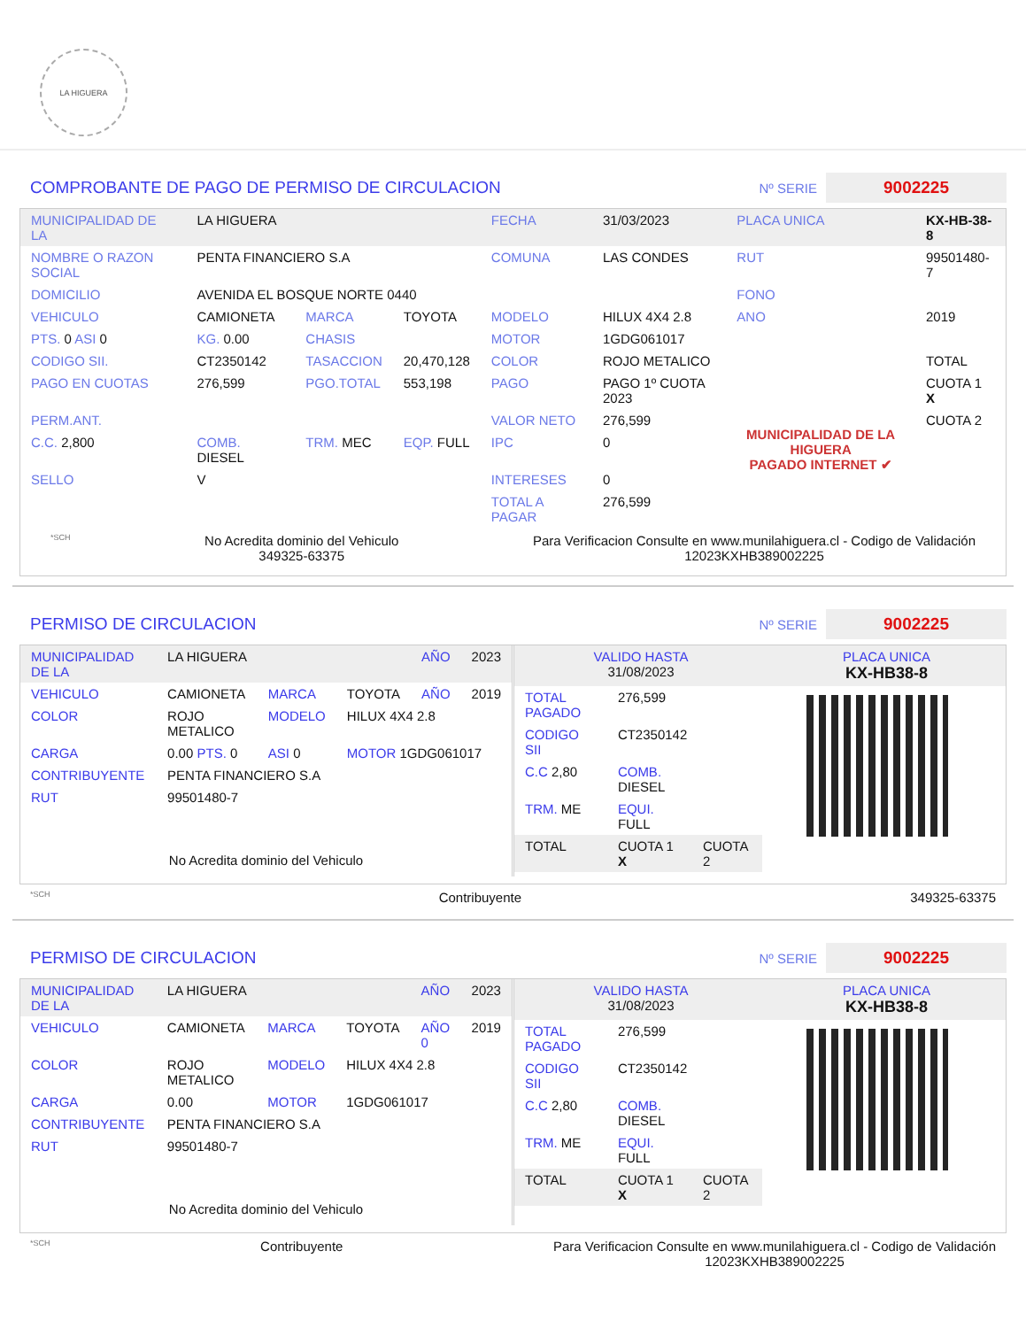LA HIGUERA
COMPROBANTE DE PAGO DE PERMISO DE CIRCULACION
Nº SERIE 9002225
| MUNICIPALIDAD DE LA | LA HIGUERA | | | FECHA | 31/03/2023 | PLACA UNICA | KX-HB-38-8 |
| NOMBRE O RAZON SOCIAL | PENTA FINANCIERO S.A | | | COMUNA | LAS CONDES | RUT | 99501480-7 |
| DOMICILIO | AVENIDA EL BOSQUE NORTE 0440 | | | | | FONO | |
| VEHICULO | CAMIONETA | MARCA | TOYOTA | MODELO | HILUX 4X4 2.8 | ANO | 2019 |
| PTS. 0 ASI 0 | KG. 0.00 | CHASIS | | MOTOR | 1GDG061017 | | |
| CODIGO SII. | CT2350142 | TASACCION | 20,470,128 | COLOR | ROJO METALICO | | TOTAL |
| PAGO EN CUOTAS | 276,599 | PGO.TOTAL | 553,198 | PAGO | PAGO 1º CUOTA 2023 | MUNICIPALIDAD DE LA HIGUERA PAGADO INTERNET ✔ | CUOTA 1 X |
| PERM.ANT. | | | | VALOR NETO | 276,599 | | CUOTA 2 |
| C.C. 2,800 | COMB. DIESEL | TRM. MEC | EQP. FULL | IPC | 0 | | |
| SELLO | V | | | INTERESES | 0 | | |
| | | | | TOTAL A PAGAR | 276,599 | | |
*SCH No Acredita dominio del Vehiculo
349325-63375 Para Verificacion Consulte en www.munilahiguera.cl - Codigo de Validación
12023KXHB389002225
PERMISO DE CIRCULACION
Nº SERIE 9002225
| MUNICIPALIDAD DE LA | LA HIGUERA | | | AÑO | 2023 |
| VEHICULO | CAMIONETA | MARCA | TOYOTA | AÑO | 2019 |
| COLOR | ROJO METALICO | MODELO | HILUX 4X4 2.8 | | |
| CARGA | 0.00 PTS. 0 | ASI 0 | MOTOR 1GDG061017 | | |
| CONTRIBUYENTE | PENTA FINANCIERO S.A | | | | |
| RUT | 99501480-7 | | | | |
No Acredita dominio del Vehiculo
| VALIDO HASTA 31/08/2023 | PLACA UNICA KX-HB38-8 |
| TOTAL PAGADO | 276,599 | |
| CODIGO SII | CT2350142 | |
| C.C 2,80 | COMB. DIESEL | |
| TRM. ME | EQUI. FULL | |
| TOTAL | CUOTA 1 X | CUOTA 2 |
*SCH Contribuyente 349325-63375
PERMISO DE CIRCULACION
Nº SERIE 9002225
| MUNICIPALIDAD DE LA | LA HIGUERA | | | AÑO | 2023 |
| VEHICULO | CAMIONETA | MARCA | TOYOTA | AÑO 0 | 2019 |
| COLOR | ROJO METALICO | MODELO | HILUX 4X4 2.8 | | |
| CARGA | 0.00 | MOTOR | 1GDG061017 | | |
| CONTRIBUYENTE | PENTA FINANCIERO S.A | | | | |
| RUT | 99501480-7 | | | | |
No Acredita dominio del Vehiculo
| VALIDO HASTA 31/08/2023 | PLACA UNICA KX-HB38-8 |
| TOTAL PAGADO | 276,599 | |
| CODIGO SII | CT2350142 | |
| C.C 2,80 | COMB. DIESEL | |
| TRM. ME | EQUI. FULL | |
| TOTAL | CUOTA 1 X | CUOTA 2 |
*SCH Contribuyente Para Verificacion Consulte en www.munilahiguera.cl - Codigo de Validación
12023KXHB389002225